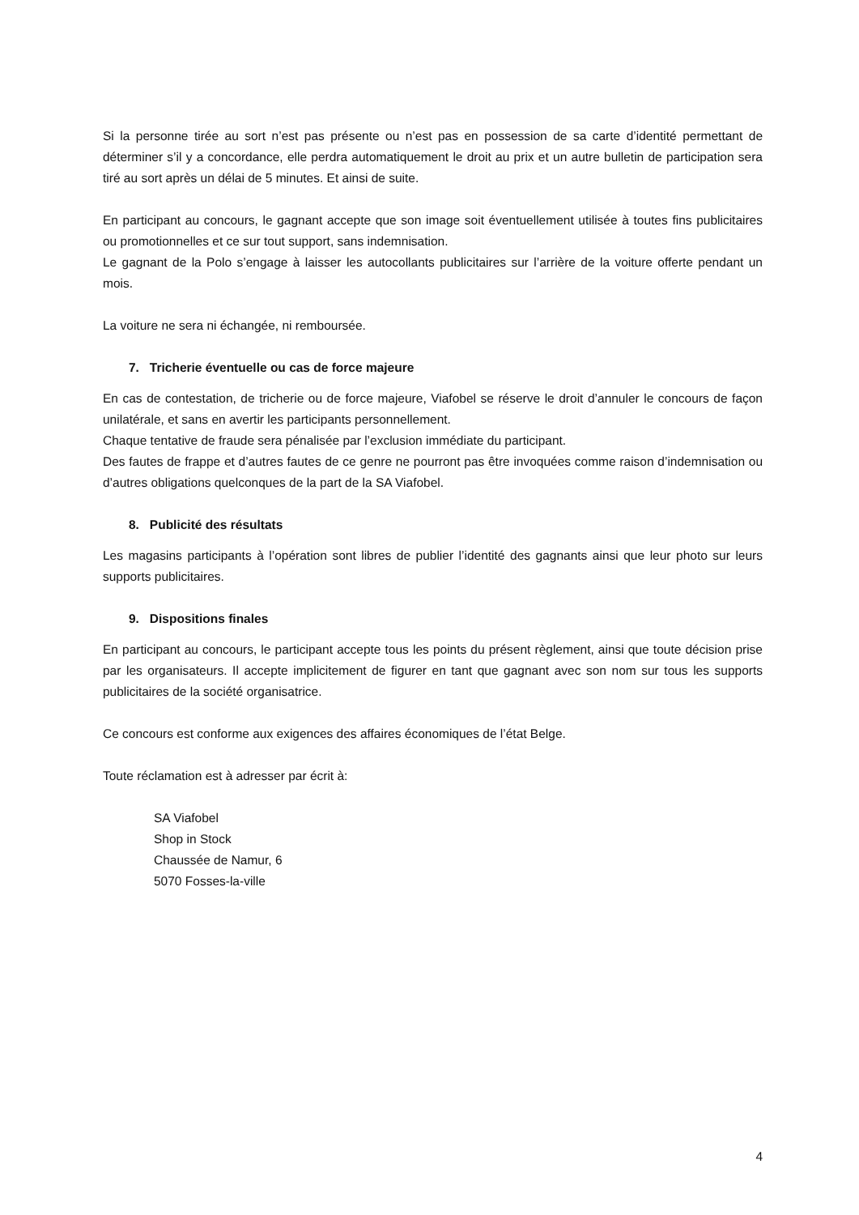Si la personne tirée au sort n’est pas présente ou n’est pas en possession de sa carte d’identité permettant de déterminer s’il y a concordance, elle perdra automatiquement le droit au prix et un autre bulletin de participation sera tiré au sort après un délai de 5 minutes. Et ainsi de suite.
En participant au concours, le gagnant accepte que son image soit éventuellement utilisée à toutes fins publicitaires ou promotionnelles et ce sur tout support, sans indemnisation.
Le gagnant de la Polo s’engage à laisser les autocollants publicitaires sur l’arrière de la voiture offerte pendant un mois.
La voiture ne sera ni échangée, ni remboursée.
7. Tricherie éventuelle ou cas de force majeure
En cas de contestation, de tricherie ou de force majeure, Viafobel se réserve le droit d’annuler le concours de façon unilatérale, et sans en avertir les participants personnellement.
Chaque tentative de fraude sera pénalisée par l’exclusion immédiate du participant.
Des fautes de frappe et d’autres fautes de ce genre ne pourront pas être invoquées comme raison d’indemnisation ou d’autres obligations quelconques de la part de la SA Viafobel.
8. Publicité des résultats
Les magasins participants à l’opération sont libres de publier l’identité des gagnants ainsi que leur photo sur leurs supports publicitaires.
9. Dispositions finales
En participant au concours, le participant accepte tous les points du présent règlement, ainsi que toute décision prise par les organisateurs. Il accepte implicitement de figurer en tant que gagnant avec son nom sur tous les supports publicitaires de la société organisatrice.
Ce concours est conforme aux exigences des affaires économiques de l’état Belge.
Toute réclamation est à adresser par écrit à:
SA Viafobel
Shop in Stock
Chaussée de Namur, 6
5070 Fosses-la-ville
4